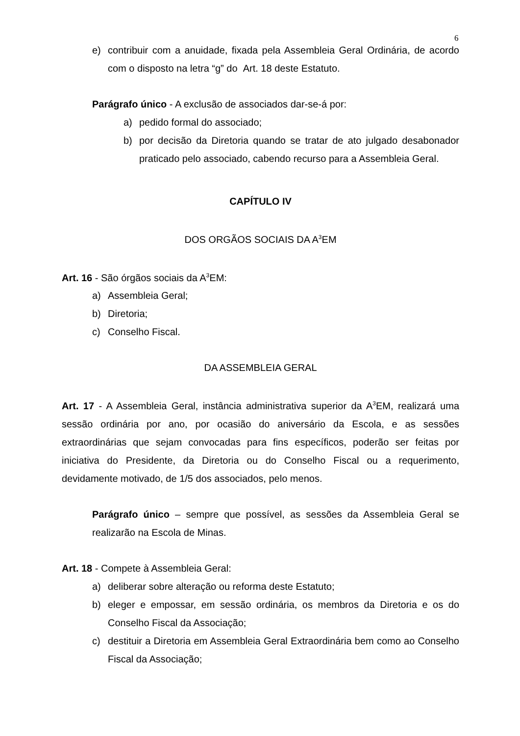6
e) contribuir com a anuidade, fixada pela Assembleia Geral Ordinária, de acordo com o disposto na letra “g” do Art. 18 deste Estatuto.
Parágrafo único - A exclusão de associados dar-se-á por:
a) pedido formal do associado;
b) por decisão da Diretoria quando se tratar de ato julgado desabonador praticado pelo associado, cabendo recurso para a Assembleia Geral.
CAPÍTULO IV
DOS ORGÃOS SOCIAIS DA A<sup>3</sup>EM
Art. 16 - São órgãos sociais da A<sup>3</sup>EM:
a) Assembleia Geral;
b) Diretoria;
c) Conselho Fiscal.
DA ASSEMBLEIA GERAL
Art. 17 - A Assembleia Geral, instância administrativa superior da A<sup>3</sup>EM, realizará uma sessão ordinária por ano, por ocasião do aniversário da Escola, e as sessões extraordinárias que sejam convocadas para fins específicos, poderão ser feitas por iniciativa do Presidente, da Diretoria ou do Conselho Fiscal ou a requerimento, devidamente motivado, de 1/5 dos associados, pelo menos.
Parágrafo único – sempre que possível, as sessões da Assembleia Geral se realizarão na Escola de Minas.
Art. 18 - Compete à Assembleia Geral:
a) deliberar sobre alteração ou reforma deste Estatuto;
b) eleger e empossar, em sessão ordinária, os membros da Diretoria e os do Conselho Fiscal da Associação;
c) destituir a Diretoria em Assembleia Geral Extraordinária bem como ao Conselho Fiscal da Associação;